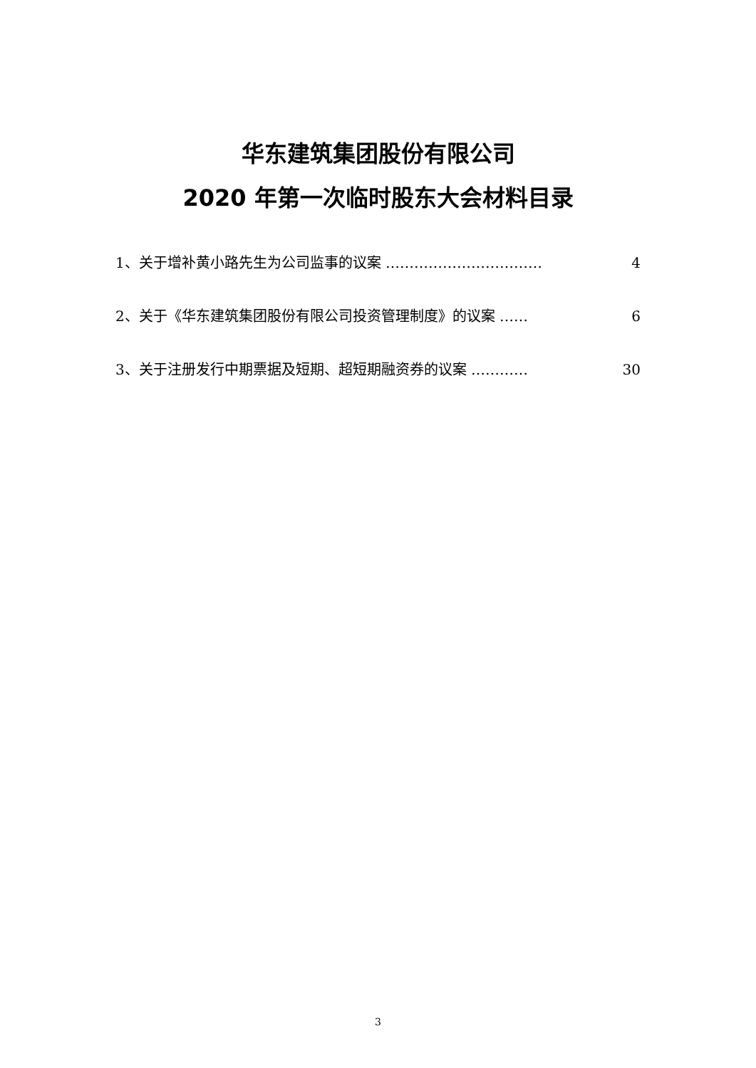华东建筑集团股份有限公司
2020 年第一次临时股东大会材料目录
1、关于增补黄小路先生为公司监事的议案 …………………………… 4
2、关于《华东建筑集团股份有限公司投资管理制度》的议案 …… 6
3、关于注册发行中期票据及短期、超短期融资券的议案 ………… 30
3